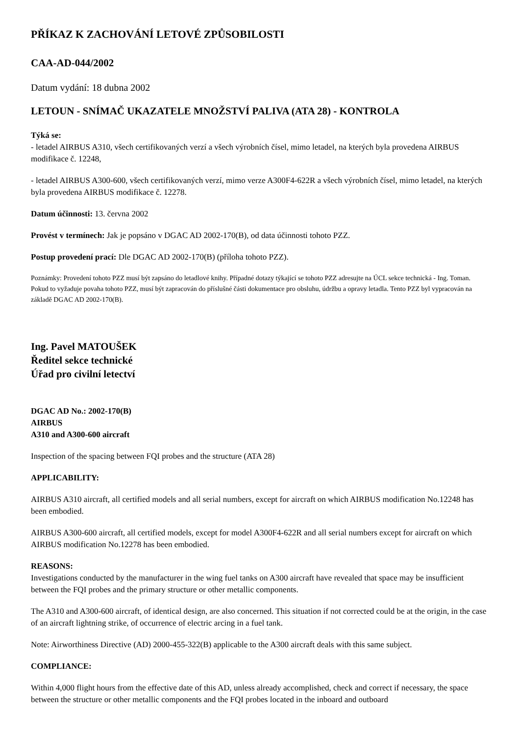PŘÍKAZ K ZACHOVÁNÍ LETOVÉ ZPŮSOBILOSTI
CAA-AD-044/2002
Datum vydání: 18 dubna 2002
LETOUN - SNÍMAČ UKAZATELE MNOŽSTVÍ PALIVA (ATA 28) - KONTROLA
Týká se:
- letadel AIRBUS A310, všech certifikovaných verzí a všech výrobních čísel, mimo letadel, na kterých byla provedena AIRBUS modifikace č. 12248,
- letadel AIRBUS A300-600, všech certifikovaných verzí, mimo verze A300F4-622R a všech výrobních čísel, mimo letadel, na kterých byla provedena AIRBUS modifikace č. 12278.
Datum účinnosti: 13. června 2002
Provést v termínech: Jak je popsáno v DGAC AD 2002-170(B), od data účinnosti tohoto PZZ.
Postup provedení prací: Dle DGAC AD 2002-170(B) (příloha tohoto PZZ).
Poznámky: Provedení tohoto PZZ musí být zapsáno do letadlové knihy. Případné dotazy týkající se tohoto PZZ adresujte na ÚCL sekce technická - Ing. Toman. Pokud to vyžaduje povaha tohoto PZZ, musí být zapracován do příslušné části dokumentace pro obsluhu, údržbu a opravy letadla. Tento PZZ byl vypracován na základě DGAC AD 2002-170(B).
Ing. Pavel MATOUŠEK
Ředitel sekce technické
Úřad pro civilní letectví
DGAC AD No.: 2002-170(B)
AIRBUS
A310 and A300-600 aircraft
Inspection of the spacing between FQI probes and the structure (ATA 28)
APPLICABILITY:
AIRBUS A310 aircraft, all certified models and all serial numbers, except for aircraft on which AIRBUS modification No.12248 has been embodied.
AIRBUS A300-600 aircraft, all certified models, except for model A300F4-622R and all serial numbers except for aircraft on which AIRBUS modification No.12278 has been embodied.
REASONS:
Investigations conducted by the manufacturer in the wing fuel tanks on A300 aircraft have revealed that space may be insufficient between the FQI probes and the primary structure or other metallic components.
The A310 and A300-600 aircraft, of identical design, are also concerned. This situation if not corrected could be at the origin, in the case of an aircraft lightning strike, of occurrence of electric arcing in a fuel tank.
Note: Airworthiness Directive (AD) 2000-455-322(B) applicable to the A300 aircraft deals with this same subject.
COMPLIANCE:
Within 4,000 flight hours from the effective date of this AD, unless already accomplished, check and correct if necessary, the space between the structure or other metallic components and the FQI probes located in the inboard and outboard